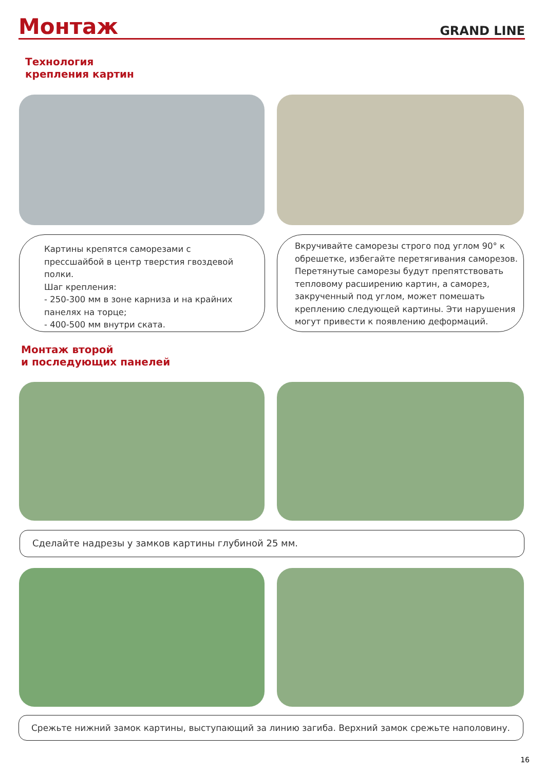Монтаж
GRAND LINE
Технология
крепления картин
Картины крепятся саморезами с прессшайбой в центр тверстия гвоздевой полки.
Шаг крепления:
- 250-300 мм в зоне карниза и на крайних панелях на торце;
- 400-500 мм внутри ската.
Вкручивайте саморезы строго под углом 90° к обрешетке, избегайте перетягивания саморезов. Перетянутые саморезы будут препятствовать тепловому расширению картин, а саморез, закрученный под углом, может помешать креплению следующей картины. Эти нарушения могут привести к появлению деформаций.
Монтаж второй
и последующих панелей
Сделайте надрезы у замков картины глубиной 25 мм.
Срежьте нижний замок картины, выступающий за линию загиба. Верхний замок срежьте наполовину.
16